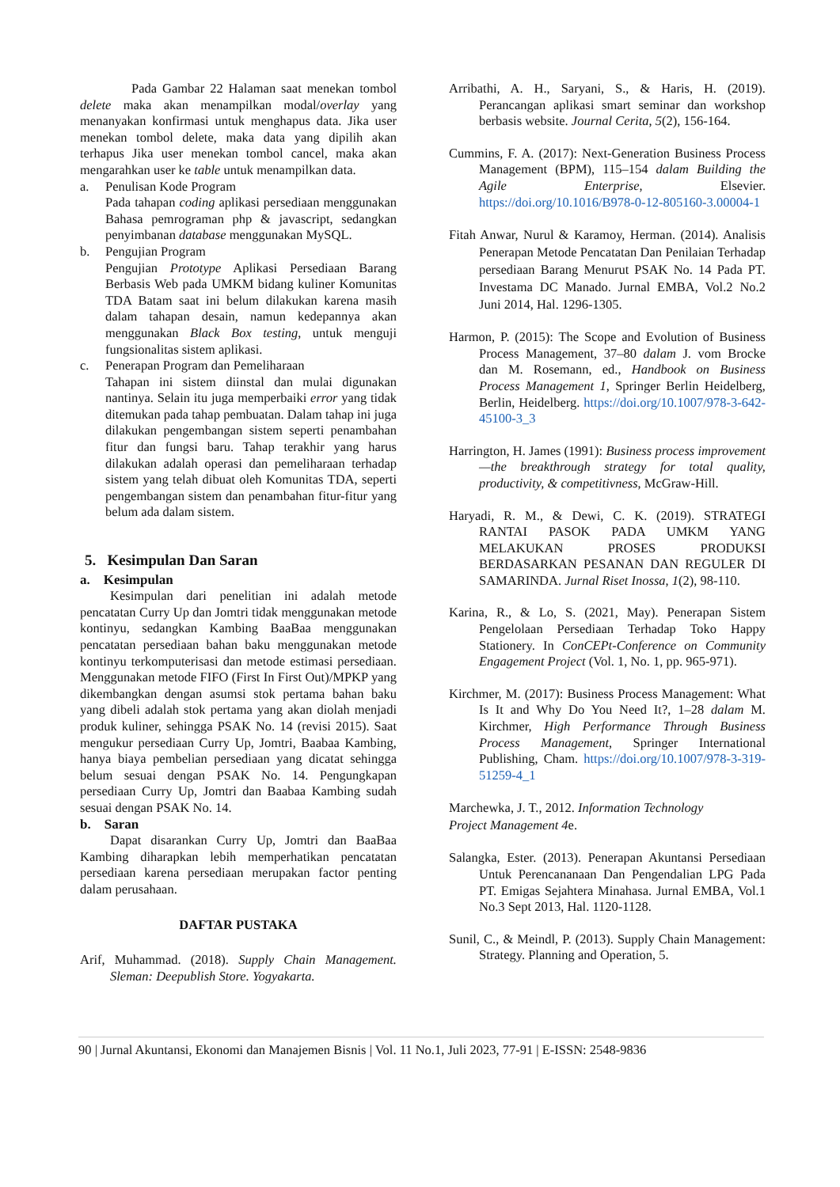Pada Gambar 22 Halaman saat menekan tombol delete maka akan menampilkan modal/overlay yang menanyakan konfirmasi untuk menghapus data. Jika user menekan tombol delete, maka data yang dipilih akan terhapus Jika user menekan tombol cancel, maka akan mengarahkan user ke table untuk menampilkan data.
a. Penulisan Kode Program
Pada tahapan coding aplikasi persediaan menggunakan Bahasa pemrograman php & javascript, sedangkan penyimbanan database menggunakan MySQL.
b. Pengujian Program
Pengujian Prototype Aplikasi Persediaan Barang Berbasis Web pada UMKM bidang kuliner Komunitas TDA Batam saat ini belum dilakukan karena masih dalam tahapan desain, namun kedepannya akan menggunakan Black Box testing, untuk menguji fungsionalitas sistem aplikasi.
c. Penerapan Program dan Pemeliharaan
Tahapan ini sistem diinstal dan mulai digunakan nantinya. Selain itu juga memperbaiki error yang tidak ditemukan pada tahap pembuatan. Dalam tahap ini juga dilakukan pengembangan sistem seperti penambahan fitur dan fungsi baru. Tahap terakhir yang harus dilakukan adalah operasi dan pemeliharaan terhadap sistem yang telah dibuat oleh Komunitas TDA, seperti pengembangan sistem dan penambahan fitur-fitur yang belum ada dalam sistem.
5. Kesimpulan Dan Saran
a. Kesimpulan
Kesimpulan dari penelitian ini adalah metode pencatatan Curry Up dan Jomtri tidak menggunakan metode kontinyu, sedangkan Kambing BaaBaa menggunakan pencatatan persediaan bahan baku menggunakan metode kontinyu terkomputerisasi dan metode estimasi persediaan. Menggunakan metode FIFO (First In First Out)/MPKP yang dikembangkan dengan asumsi stok pertama bahan baku yang dibeli adalah stok pertama yang akan diolah menjadi produk kuliner, sehingga PSAK No. 14 (revisi 2015). Saat mengukur persediaan Curry Up, Jomtri, Baabaa Kambing, hanya biaya pembelian persediaan yang dicatat sehingga belum sesuai dengan PSAK No. 14. Pengungkapan persediaan Curry Up, Jomtri dan Baabaa Kambing sudah sesuai dengan PSAK No. 14.
b. Saran
Dapat disarankan Curry Up, Jomtri dan BaaBaa Kambing diharapkan lebih memperhatikan pencatatan persediaan karena persediaan merupakan factor penting dalam perusahaan.
DAFTAR PUSTAKA
Arif, Muhammad. (2018). Supply Chain Management. Sleman: Deepublish Store. Yogyakarta.
Arribathi, A. H., Saryani, S., & Haris, H. (2019). Perancangan aplikasi smart seminar dan workshop berbasis website. Journal Cerita, 5(2), 156-164.
Cummins, F. A. (2017): Next-Generation Business Process Management (BPM), 115–154 dalam Building the Agile Enterprise, Elsevier. https://doi.org/10.1016/B978-0-12-805160-3.00004-1
Fitah Anwar, Nurul & Karamoy, Herman. (2014). Analisis Penerapan Metode Pencatatan Dan Penilaian Terhadap persediaan Barang Menurut PSAK No. 14 Pada PT. Investama DC Manado. Jurnal EMBA, Vol.2 No.2 Juni 2014, Hal. 1296-1305.
Harmon, P. (2015): The Scope and Evolution of Business Process Management, 37–80 dalam J. vom Brocke dan M. Rosemann, ed., Handbook on Business Process Management 1, Springer Berlin Heidelberg, Berlin, Heidelberg. https://doi.org/10.1007/978-3-642-45100-3_3
Harrington, H. James (1991): Business process improvement—the breakthrough strategy for total quality, productivity, & competitivness, McGraw-Hill.
Haryadi, R. M., & Dewi, C. K. (2019). STRATEGI RANTAI PASOK PADA UMKM YANG MELAKUKAN PROSES PRODUKSI BERDASARKAN PESANAN DAN REGULER DI SAMARINDA. Jurnal Riset Inossa, 1(2), 98-110.
Karina, R., & Lo, S. (2021, May). Penerapan Sistem Pengelolaan Persediaan Terhadap Toko Happy Stationery. In ConCEPt-Conference on Community Engagement Project (Vol. 1, No. 1, pp. 965-971).
Kirchmer, M. (2017): Business Process Management: What Is It and Why Do You Need It?, 1–28 dalam M. Kirchmer, High Performance Through Business Process Management, Springer International Publishing, Cham. https://doi.org/10.1007/978-3-319-51259-4_1
Marchewka, J. T., 2012. Information Technology
Project Management 4e.
Salangka, Ester. (2013). Penerapan Akuntansi Persediaan Untuk Perencananaan Dan Pengendalian LPG Pada PT. Emigas Sejahtera Minahasa. Jurnal EMBA, Vol.1 No.3 Sept 2013, Hal. 1120-1128.
Sunil, C., & Meindl, P. (2013). Supply Chain Management: Strategy. Planning and Operation, 5.
90 | Jurnal Akuntansi, Ekonomi dan Manajemen Bisnis | Vol. 11 No.1, Juli 2023, 77-91 | E-ISSN: 2548-9836